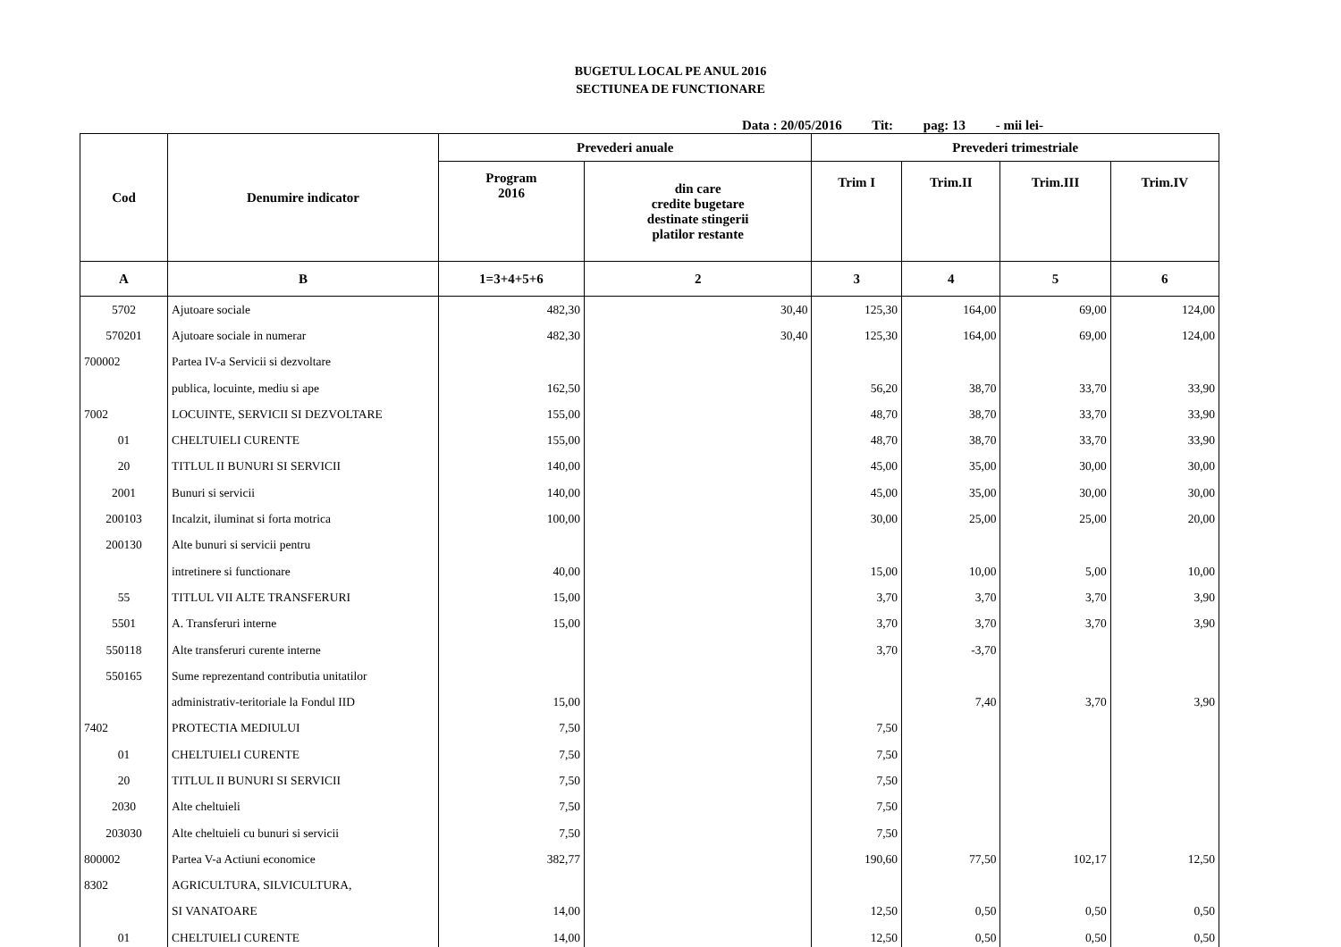BUGETUL LOCAL PE ANUL 2016
SECTIUNEA DE FUNCTIONARE
Data : 20/05/2016 Tit: pag: 13 - mii lei-
| Cod | Denumire indicator | Prevederi anuale | | Prevederi trimestriale | | | |
| --- | --- | --- | --- | --- | --- | --- | --- |
| | | Program 2016 | din care credite bugetare destinate stingerii platilor restante | Trim I | Trim.II | Trim.III | Trim.IV |
| A | B | 1=3+4+5+6 | 2 | 3 | 4 | 5 | 6 |
| 5702 | Ajutoare sociale | 482,30 | 30,40 | 125,30 | 164,00 | 69,00 | 124,00 |
| 570201 | Ajutoare sociale in numerar | 482,30 | 30,40 | 125,30 | 164,00 | 69,00 | 124,00 |
| 700002 | Partea IV-a Servicii si dezvoltare | | | | | | |
| | publica, locuinte, mediu si ape | 162,50 | | 56,20 | 38,70 | 33,70 | 33,90 |
| 7002 | LOCUINTE, SERVICII SI DEZVOLTARE | 155,00 | | 48,70 | 38,70 | 33,70 | 33,90 |
| 01 | CHELTUIELI CURENTE | 155,00 | | 48,70 | 38,70 | 33,70 | 33,90 |
| 20 | TITLUL II BUNURI SI SERVICII | 140,00 | | 45,00 | 35,00 | 30,00 | 30,00 |
| 2001 | Bunuri si servicii | 140,00 | | 45,00 | 35,00 | 30,00 | 30,00 |
| 200103 | Incalzit, iluminat si forta motrica | 100,00 | | 30,00 | 25,00 | 25,00 | 20,00 |
| 200130 | Alte bunuri si servicii pentru | | | | | | |
| | intretinere si functionare | 40,00 | | 15,00 | 10,00 | 5,00 | 10,00 |
| 55 | TITLUL VII ALTE TRANSFERURI | 15,00 | | 3,70 | 3,70 | 3,70 | 3,90 |
| 5501 | A. Transferuri interne | 15,00 | | 3,70 | 3,70 | 3,70 | 3,90 |
| 550118 | Alte transferuri curente interne | | | 3,70 | -3,70 | | |
| 550165 | Sume reprezentand contributia unitatilor | | | | | | |
| | administrativ-teritoriale la Fondul IID | 15,00 | | | 7,40 | 3,70 | 3,90 |
| 7402 | PROTECTIA MEDIULUI | 7,50 | | 7,50 | | | |
| 01 | CHELTUIELI CURENTE | 7,50 | | 7,50 | | | |
| 20 | TITLUL II BUNURI SI SERVICII | 7,50 | | 7,50 | | | |
| 2030 | Alte cheltuieli | 7,50 | | 7,50 | | | |
| 203030 | Alte cheltuieli cu bunuri si servicii | 7,50 | | 7,50 | | | |
| 800002 | Partea V-a Actiuni economice | 382,77 | | 190,60 | 77,50 | 102,17 | 12,50 |
| 8302 | AGRICULTURA, SILVICULTURA, | | | | | | |
| | SI VANATOARE | 14,00 | | 12,50 | 0,50 | 0,50 | 0,50 |
| 01 | CHELTUIELI CURENTE | 14,00 | | 12,50 | 0,50 | 0,50 | 0,50 |